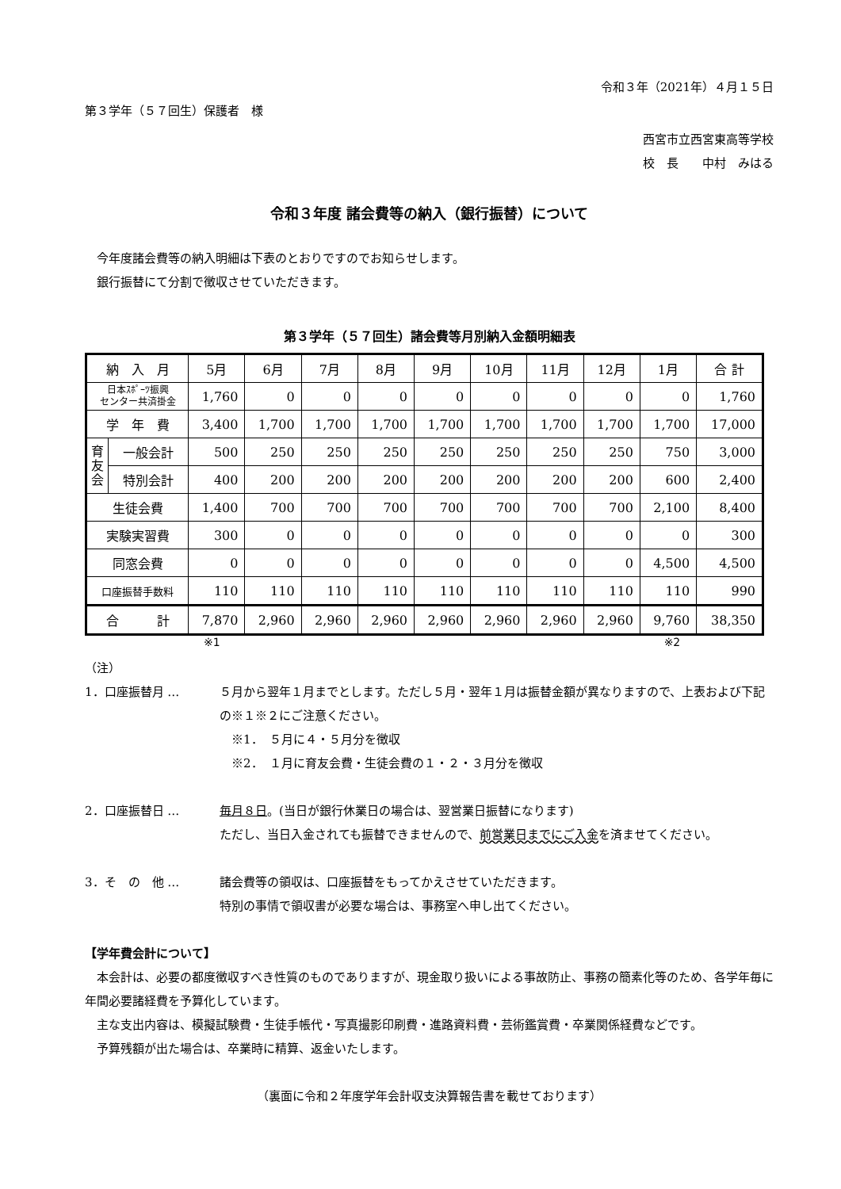令和３年（2021年）４月１５日
第３学年（５７回生）保護者　様
西宮市立西宮東高等学校
校　長　　中村　みはる
令和３年度 諸会費等の納入（銀行振替）について
　今年度諸会費等の納入明細は下表のとおりですのでお知らせします。
　銀行振替にて分割で徴収させていただきます。
第３学年（５７回生）諸会費等月別納入金額明細表
| 納 入 月 | | 5月 | 6月 | 7月 | 8月 | 9月 | 10月 | 11月 | 12月 | 1月 | 合 計 |
| --- | --- | --- | --- | --- | --- | --- | --- | --- | --- | --- | --- |
| 日本ｽﾎﾟｰﾂ振興 センター共済掛金 | | 1,760 | 0 | 0 | 0 | 0 | 0 | 0 | 0 | 0 | 1,760 |
| 学 年 費 | | 3,400 | 1,700 | 1,700 | 1,700 | 1,700 | 1,700 | 1,700 | 1,700 | 1,700 | 17,000 |
| 育 友 会 | 一般会計 | 500 | 250 | 250 | 250 | 250 | 250 | 250 | 250 | 750 | 3,000 |
| | 特別会計 | 400 | 200 | 200 | 200 | 200 | 200 | 200 | 200 | 600 | 2,400 |
| 生徒会費 | | 1,400 | 700 | 700 | 700 | 700 | 700 | 700 | 700 | 2,100 | 8,400 |
| 実験実習費 | | 300 | 0 | 0 | 0 | 0 | 0 | 0 | 0 | 0 | 300 |
| 同窓会費 | | 0 | 0 | 0 | 0 | 0 | 0 | 0 | 0 | 4,500 | 4,500 |
| 口座振替手数料 | | 110 | 110 | 110 | 110 | 110 | 110 | 110 | 110 | 110 | 990 |
| 合 計 | | 7,870 | 2,960 | 2,960 | 2,960 | 2,960 | 2,960 | 2,960 | 2,960 | 9,760 | 38,350 |
※1 ※2
（注）
1．口座振替月 … ５月から翌年１月までとします。ただし５月・翌年１月は振替金額が異なりますので、上表および下記の※１※２にご注意ください。
　※1．　５月に４・５月分を徴収
　※2．　１月に育友会費・生徒会費の１・２・３月分を徴収
2．口座振替日 … 毎月８日。(当日が銀行休業日の場合は、翌営業日振替になります)
ただし、当日入金されても振替できませんので、前営業日までにご入金を済ませてください。
3．そ　の　他 … 諸会費等の領収は、口座振替をもってかえさせていただきます。
特別の事情で領収書が必要な場合は、事務室へ申し出てください。
【学年費会計について】
　本会計は、必要の都度徴収すべき性質のものでありますが、現金取り扱いによる事故防止、事務の簡素化等のため、各学年毎に年間必要諸経費を予算化しています。
　主な支出内容は、模擬試験費・生徒手帳代・写真撮影印刷費・進路資料費・芸術鑑賞費・卒業関係経費などです。
　予算残額が出た場合は、卒業時に精算、返金いたします。
（裏面に令和２年度学年会計収支決算報告書を載せております）